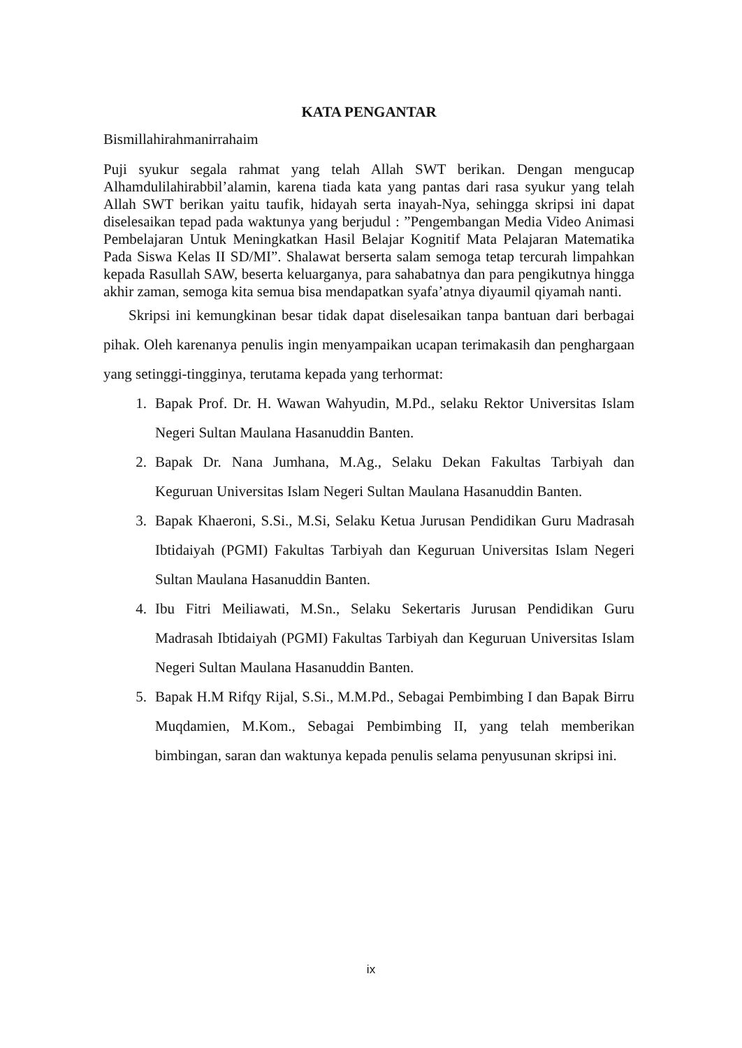KATA PENGANTAR
Bismillahirahmanirrahaim
Puji syukur segala rahmat yang telah Allah SWT berikan. Dengan mengucap Alhamdulilahirabbil’alamin, karena tiada kata yang pantas dari rasa syukur yang telah Allah SWT berikan yaitu taufik, hidayah serta inayah-Nya, sehingga skripsi ini dapat diselesaikan tepad pada waktunya yang berjudul : ”Pengembangan Media Video Animasi Pembelajaran Untuk Meningkatkan Hasil Belajar Kognitif Mata Pelajaran Matematika Pada Siswa Kelas II SD/MI”. Shalawat berserta salam semoga tetap tercurah limpahkan kepada Rasullah SAW, beserta keluarganya, para sahabatnya dan para pengikutnya hingga akhir zaman, semoga kita semua bisa mendapatkan syafa’atnya diyaumil qiyamah nanti.
Skripsi ini kemungkinan besar tidak dapat diselesaikan tanpa bantuan dari berbagai pihak. Oleh karenanya penulis ingin menyampaikan ucapan terimakasih dan penghargaan yang setinggi-tingginya, terutama kepada yang terhormat:
1. Bapak Prof. Dr. H. Wawan Wahyudin, M.Pd., selaku Rektor Universitas Islam Negeri Sultan Maulana Hasanuddin Banten.
2. Bapak Dr. Nana Jumhana, M.Ag., Selaku Dekan Fakultas Tarbiyah dan Keguruan Universitas Islam Negeri Sultan Maulana Hasanuddin Banten.
3. Bapak Khaeroni, S.Si., M.Si, Selaku Ketua Jurusan Pendidikan Guru Madrasah Ibtidaiyah (PGMI) Fakultas Tarbiyah dan Keguruan Universitas Islam Negeri Sultan Maulana Hasanuddin Banten.
4. Ibu Fitri Meiliawati, M.Sn., Selaku Sekertaris Jurusan Pendidikan Guru Madrasah Ibtidaiyah (PGMI) Fakultas Tarbiyah dan Keguruan Universitas Islam Negeri Sultan Maulana Hasanuddin Banten.
5. Bapak H.M Rifqy Rijal, S.Si., M.M.Pd., Sebagai Pembimbing I dan Bapak Birru Muqdamien, M.Kom., Sebagai Pembimbing II, yang telah memberikan bimbingan, saran dan waktunya kepada penulis selama penyusunan skripsi ini.
ix